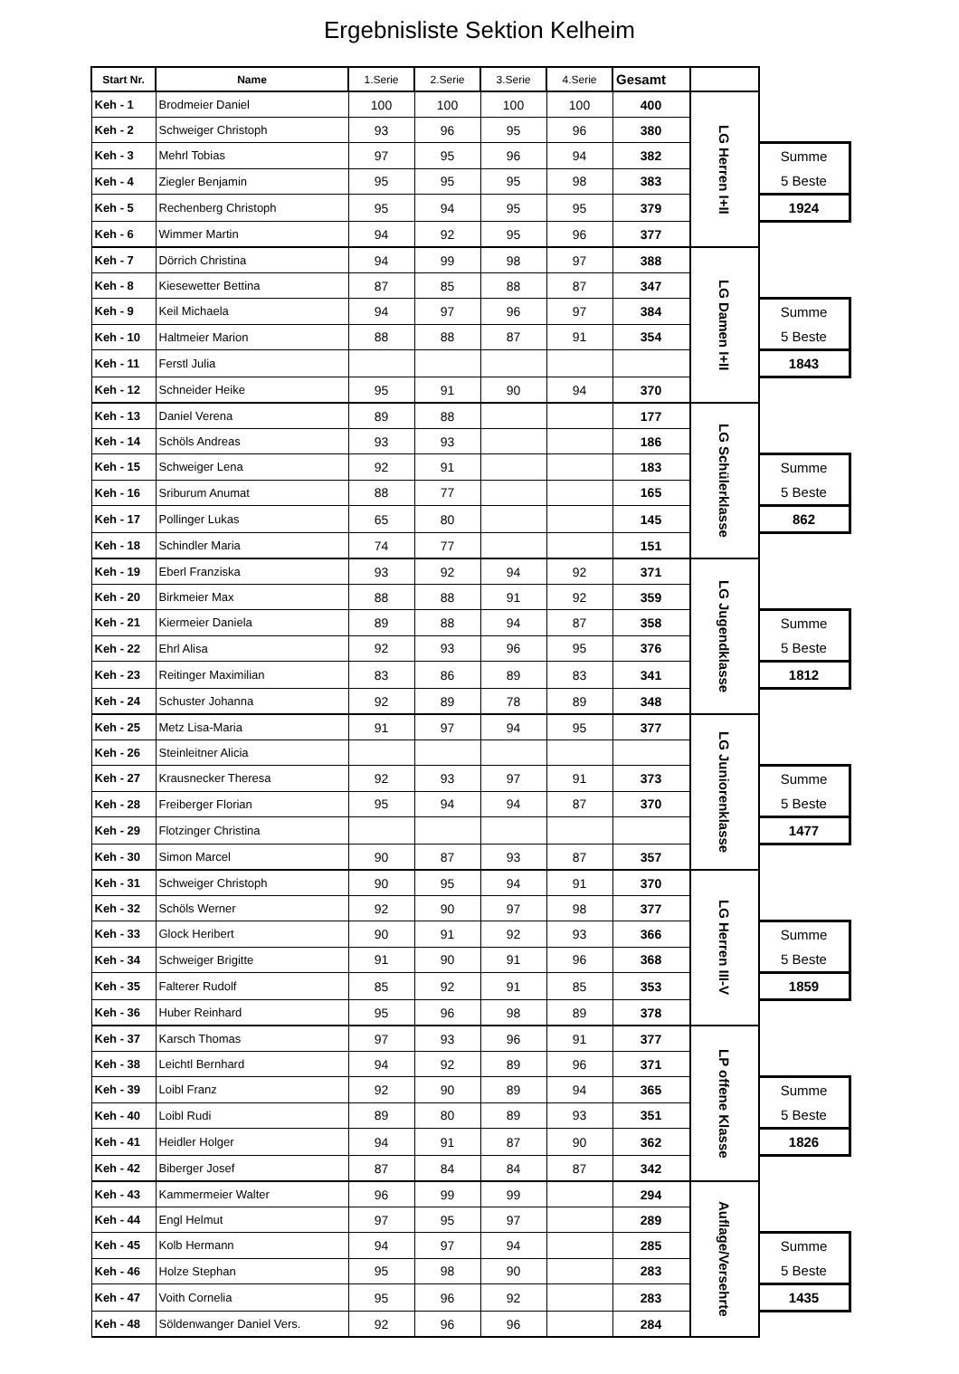Ergebnisliste Sektion Kelheim
| Start Nr. | Name | 1.Serie | 2.Serie | 3.Serie | 4.Serie | Gesamt | | |
| Keh - 1 | Brodmeier Daniel | 100 | 100 | 100 | 100 | 400 | LG Herren I+II | |
| Keh - 2 | Schweiger Christoph | 93 | 96 | 95 | 96 | 380 | | |
| Keh - 3 | Mehrl Tobias | 97 | 95 | 96 | 94 | 382 | | Summe 5 Beste |
| Keh - 4 | Ziegler Benjamin | 95 | 95 | 95 | 98 | 383 | | |
| Keh - 5 | Rechenberg Christoph | 95 | 94 | 95 | 95 | 379 | | 1924 |
| Keh - 6 | Wimmer Martin | 94 | 92 | 95 | 96 | 377 | | |
| Keh - 7 | Dörrich Christina | 94 | 99 | 98 | 97 | 388 | LG Damen I+II | |
| Keh - 8 | Kiesewetter Bettina | 87 | 85 | 88 | 87 | 347 | | |
| Keh - 9 | Keil Michaela | 94 | 97 | 96 | 97 | 384 | | Summe 5 Beste |
| Keh - 10 | Haltmeier Marion | 88 | 88 | 87 | 91 | 354 | | |
| Keh - 11 | Ferstl Julia | | | | | | | 1843 |
| Keh - 12 | Schneider Heike | 95 | 91 | 90 | 94 | 370 | | |
| Keh - 13 | Daniel Verena | 89 | 88 | | | 177 | LG Schülerklasse | |
| Keh - 14 | Schöls Andreas | 93 | 93 | | | 186 | | |
| Keh - 15 | Schweiger Lena | 92 | 91 | | | 183 | | Summe 5 Beste |
| Keh - 16 | Sriburum Anumat | 88 | 77 | | | 165 | | |
| Keh - 17 | Pollinger Lukas | 65 | 80 | | | 145 | | 862 |
| Keh - 18 | Schindler Maria | 74 | 77 | | | 151 | | |
| Keh - 19 | Eberl Franziska | 93 | 92 | 94 | 92 | 371 | LG Jugendklasse | |
| Keh - 20 | Birkmeier Max | 88 | 88 | 91 | 92 | 359 | | |
| Keh - 21 | Kiermeier Daniela | 89 | 88 | 94 | 87 | 358 | | Summe 5 Beste |
| Keh - 22 | Ehrl Alisa | 92 | 93 | 96 | 95 | 376 | | |
| Keh - 23 | Reitinger Maximilian | 83 | 86 | 89 | 83 | 341 | | 1812 |
| Keh - 24 | Schuster Johanna | 92 | 89 | 78 | 89 | 348 | | |
| Keh - 25 | Metz Lisa-Maria | 91 | 97 | 94 | 95 | 377 | LG Juniorenklasse | |
| Keh - 26 | Steinleitner Alicia | | | | | | | |
| Keh - 27 | Krausnecker Theresa | 92 | 93 | 97 | 91 | 373 | | Summe 5 Beste |
| Keh - 28 | Freiberger Florian | 95 | 94 | 94 | 87 | 370 | | |
| Keh - 29 | Flotzinger Christina | | | | | | | 1477 |
| Keh - 30 | Simon Marcel | 90 | 87 | 93 | 87 | 357 | | |
| Keh - 31 | Schweiger Christoph | 90 | 95 | 94 | 91 | 370 | LG Herren III-V | |
| Keh - 32 | Schöls Werner | 92 | 90 | 97 | 98 | 377 | | |
| Keh - 33 | Glock Heribert | 90 | 91 | 92 | 93 | 366 | | Summe 5 Beste |
| Keh - 34 | Schweiger Brigitte | 91 | 90 | 91 | 96 | 368 | | |
| Keh - 35 | Falterer Rudolf | 85 | 92 | 91 | 85 | 353 | | 1859 |
| Keh - 36 | Huber Reinhard | 95 | 96 | 98 | 89 | 378 | | |
| Keh - 37 | Karsch Thomas | 97 | 93 | 96 | 91 | 377 | LP offene Klasse | |
| Keh - 38 | Leichtl Bernhard | 94 | 92 | 89 | 96 | 371 | | |
| Keh - 39 | Loibl Franz | 92 | 90 | 89 | 94 | 365 | | Summe 5 Beste |
| Keh - 40 | Loibl Rudi | 89 | 80 | 89 | 93 | 351 | | |
| Keh - 41 | Heidler Holger | 94 | 91 | 87 | 90 | 362 | | 1826 |
| Keh - 42 | Biberger Josef | 87 | 84 | 84 | 87 | 342 | | |
| Keh - 43 | Kammermeier Walter | 96 | 99 | 99 | | 294 | Auflage/Versehrte | |
| Keh - 44 | Engl Helmut | 97 | 95 | 97 | | 289 | | |
| Keh - 45 | Kolb Hermann | 94 | 97 | 94 | | 285 | | Summe 5 Beste |
| Keh - 46 | Holze Stephan | 95 | 98 | 90 | | 283 | | |
| Keh - 47 | Voith Cornelia | 95 | 96 | 92 | | 283 | | 1435 |
| Keh - 48 | Söldenwanger Daniel Vers. | 92 | 96 | 96 | | 284 | | |